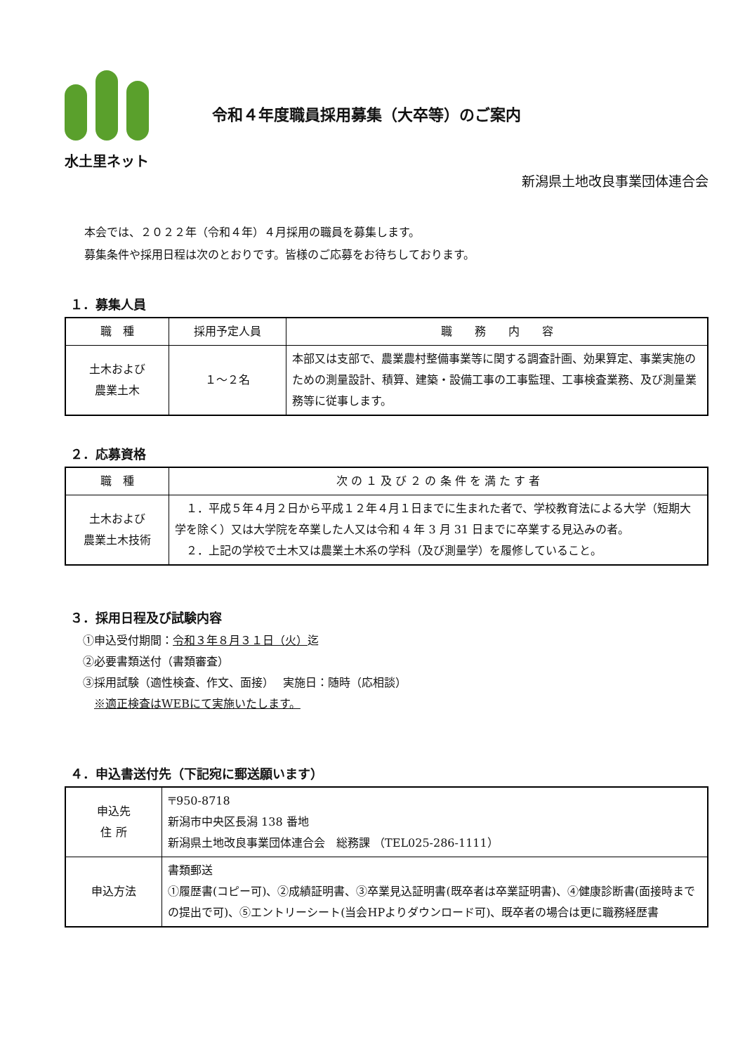水土里ネット
令和４年度職員採用募集（大卒等）のご案内
新潟県土地改良事業団体連合会
本会では、２０２２年（令和４年）４月採用の職員を募集します。
募集条件や採用日程は次のとおりです。皆様のご応募をお待ちしております。
１．募集人員
| 職 種 | 採用予定人員 | 職 務 内 容 |
| --- | --- | --- |
| 土木および 農業土木 | １～２名 | 本部又は支部で、農業農村整備事業等に関する調査計画、効果算定、事業実施のための測量設計、積算、建築・設備工事の工事監理、工事検査業務、及び測量業務等に従事します。 |
２．応募資格
| 職 種 | 次 の １ 及 び ２ の 条 件 を 満 た す 者 |
| --- | --- |
| 土木および 農業土木技術 | １．平成５年４月２日から平成１２年４月１日までに生まれた者で、学校教育法による大学（短期大学を除く）又は大学院を卒業した人又は令和 4 年 3 月 31 日までに卒業する見込みの者。 ２．上記の学校で土木又は農業土木系の学科（及び測量学）を履修していること。 |
３．採用日程及び試験内容
①申込受付期間：令和３年８月３１日（火）迄
②必要書類送付（書類審査）
③採用試験（適性検査、作文、面接）　 実施日：随時（応相談）
　※適正検査はWEBにて実施いたします。
４．申込書送付先（下記宛に郵送願います）
| 申込先 住 所 | 〒950-8718 新潟市中央区長潟 138 番地 新潟県土地改良事業団体連合会 総務課 （TEL025-286-1111） |
| 申込方法 | 書類郵送 ①履歴書(コピー可)、②成績証明書、③卒業見込証明書(既卒者は卒業証明書)、④健康診断書(面接時までの提出で可)、⑤エントリーシート(当会HPよりダウンロード可)、既卒者の場合は更に職務経歴書 |